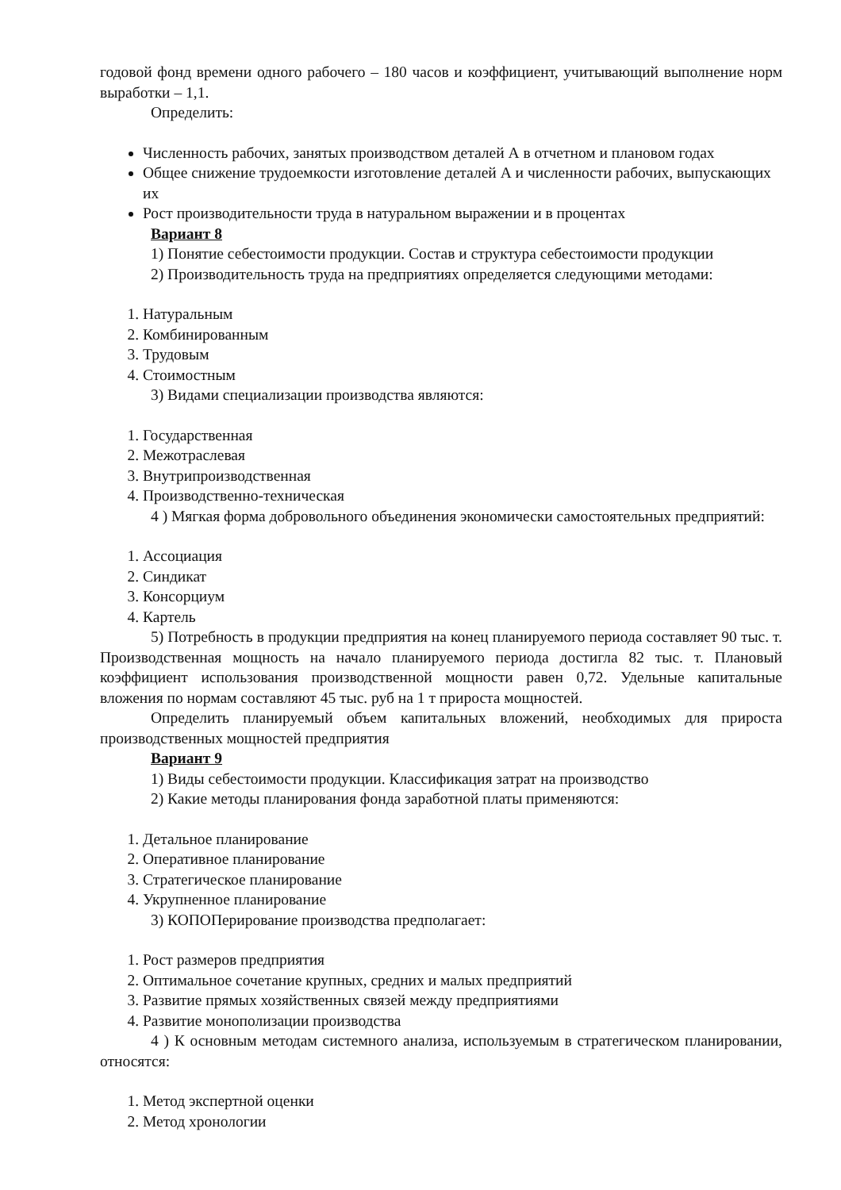годовой фонд времени одного рабочего – 180 часов и коэффициент, учитывающий выполнение норм выработки – 1,1.
Определить:
Численность рабочих, занятых производством деталей А в отчетном и плановом годах
Общее снижение трудоемкости изготовление деталей А и численности рабочих, выпускающих их
Рост производительности труда в натуральном выражении и в процентах
Вариант 8
1) Понятие себестоимости продукции. Состав и структура себестоимости продукции
2) Производительность труда на предприятиях определяется следующими методами:
1. Натуральным
2. Комбинированным
3. Трудовым
4. Стоимостным
3) Видами специализации производства являются:
1. Государственная
2. Межотраслевая
3. Внутрипроизводственная
4. Производственно-техническая
4 ) Мягкая форма добровольного объединения экономически самостоятельных предприятий:
1. Ассоциация
2. Синдикат
3. Консорциум
4. Картель
5) Потребность в продукции предприятия на конец планируемого периода составляет 90 тыс. т. Производственная мощность на начало планируемого периода достигла 82 тыс. т. Плановый коэффициент использования производственной мощности равен 0,72. Удельные капитальные вложения по нормам составляют 45 тыс. руб на 1 т прироста мощностей.
Определить планируемый объем капитальных вложений, необходимых для прироста производственных мощностей предприятия
Вариант 9
1) Виды себестоимости продукции. Классификация затрат на производство
2) Какие методы планирования фонда заработной платы применяются:
1. Детальное планирование
2. Оперативное планирование
3. Стратегическое планирование
4. Укрупненное планирование
3) КОПОПерирование производства предполагает:
1. Рост размеров предприятия
2. Оптимальное сочетание крупных, средних и малых предприятий
3. Развитие прямых хозяйственных связей между предприятиями
4. Развитие монополизации производства
4 ) К основным методам системного анализа, используемым в стратегическом планировании, относятся:
1. Метод экспертной оценки
2. Метод хронологии